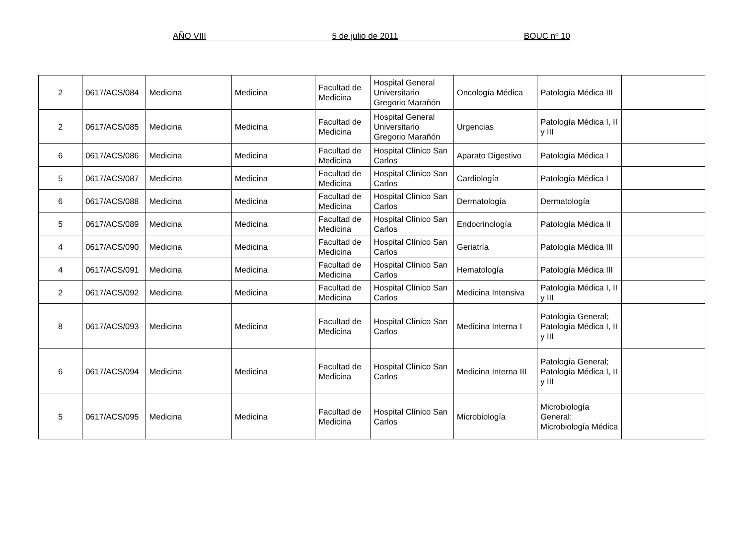AÑO VIII 5 de julio de 2011 BOUC nº 10
| 2 | 0617/ACS/084 | Medicina | Medicina | Facultad de Medicina | Hospital General Universitario Gregorio Marañón | Oncología Médica | Patología Médica III | |
| 2 | 0617/ACS/085 | Medicina | Medicina | Facultad de Medicina | Hospital General Universitario Gregorio Marañón | Urgencias | Patología Médica I, II y III | |
| 6 | 0617/ACS/086 | Medicina | Medicina | Facultad de Medicina | Hospital Clínico San Carlos | Aparato Digestivo | Patología Médica I | |
| 5 | 0617/ACS/087 | Medicina | Medicina | Facultad de Medicina | Hospital Clínico San Carlos | Cardiología | Patología Médica I | |
| 6 | 0617/ACS/088 | Medicina | Medicina | Facultad de Medicina | Hospital Clínico San Carlos | Dermatología | Dermatología | |
| 5 | 0617/ACS/089 | Medicina | Medicina | Facultad de Medicina | Hospital Clínico San Carlos | Endocrinología | Patología Médica II | |
| 4 | 0617/ACS/090 | Medicina | Medicina | Facultad de Medicina | Hospital Clínico San Carlos | Geriatría | Patología Médica III | |
| 4 | 0617/ACS/091 | Medicina | Medicina | Facultad de Medicina | Hospital Clínico San Carlos | Hematología | Patología Médica III | |
| 2 | 0617/ACS/092 | Medicina | Medicina | Facultad de Medicina | Hospital Clínico San Carlos | Medicina Intensiva | Patología Médica I, II y III | |
| 8 | 0617/ACS/093 | Medicina | Medicina | Facultad de Medicina | Hospital Clínico San Carlos | Medicina Interna I | Patología General; Patología Médica I, II y III | |
| 6 | 0617/ACS/094 | Medicina | Medicina | Facultad de Medicina | Hospital Clínico San Carlos | Medicina Interna III | Patología General; Patología Médica I, II y III | |
| 5 | 0617/ACS/095 | Medicina | Medicina | Facultad de Medicina | Hospital Clínico San Carlos | Microbiología | Microbiología General; Microbiología Médica | |